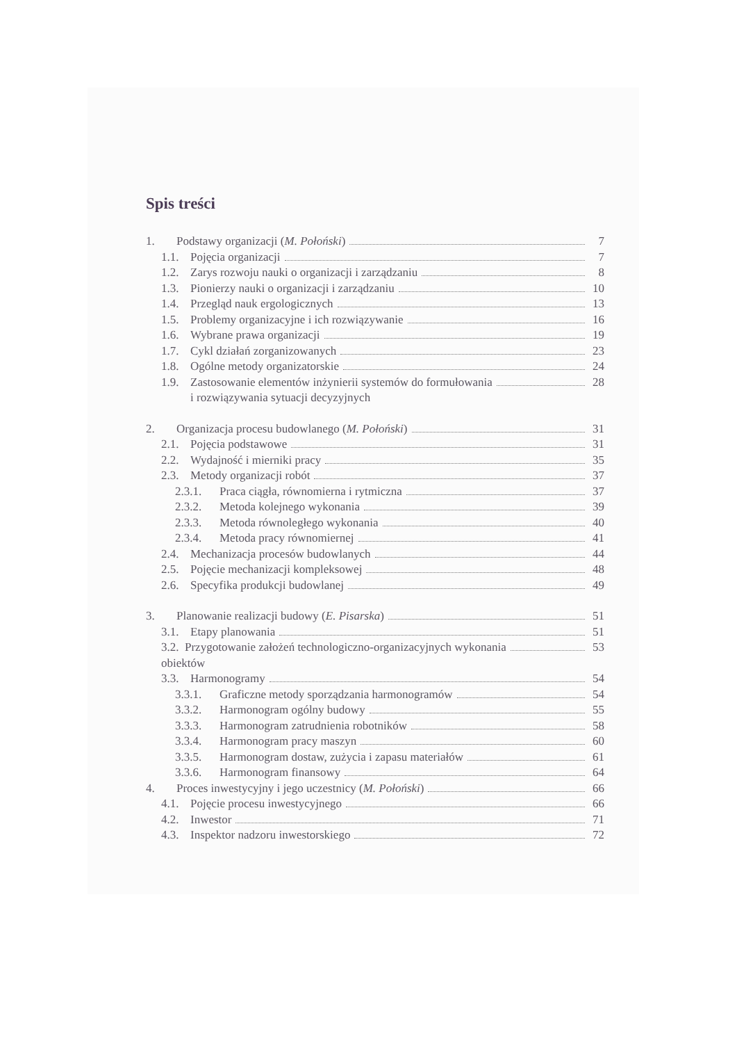Spis treści
1. Podstawy organizacji (M. Połoński) 7
1.1. Pojęcia organizacji 7
1.2. Zarys rozwoju nauki o organizacji i zarządzaniu 8
1.3. Pionierzy nauki o organizacji i zarządzaniu 10
1.4. Przegląd nauk ergologicznych 13
1.5. Problemy organizacyjne i ich rozwiązywanie 16
1.6. Wybrane prawa organizacji 19
1.7. Cykl działań zorganizowanych 23
1.8. Ogólne metody organizatorskie 24
1.9. Zastosowanie elementów inżynierii systemów do formułowania
i rozwiązywania sytuacji decyzyjnych 28
2. Organizacja procesu budowlanego (M. Połoński) 31
2.1. Pojęcia podstawowe 31
2.2. Wydajność i mierniki pracy 35
2.3. Metody organizacji robót 37
2.3.1. Praca ciągła, równomierna i rytmiczna 37
2.3.2. Metoda kolejnego wykonania 39
2.3.3. Metoda równoległego wykonania 40
2.3.4. Metoda pracy równomiernej 41
2.4. Mechanizacja procesów budowlanych 44
2.5. Pojęcie mechanizacji kompleksowej 48
2.6. Specyfika produkcji budowlanej 49
3. Planowanie realizacji budowy (E. Pisarska) 51
3.1. Etapy planowania 51
3.2. Przygotowanie założeń technologiczno-organizacyjnych wykonania
obiektów 53
3.3. Harmonogramy 54
3.3.1. Graficzne metody sporządzania harmonogramów 54
3.3.2. Harmonogram ogólny budowy 55
3.3.3. Harmonogram zatrudnienia robotników 58
3.3.4. Harmonogram pracy maszyn 60
3.3.5. Harmonogram dostaw, zużycia i zapasu materiałów 61
3.3.6. Harmonogram finansowy 64
4. Proces inwestycyjny i jego uczestnicy (M. Połoński) 66
4.1. Pojęcie procesu inwestycyjnego 66
4.2. Inwestor 71
4.3. Inspektor nadzoru inwestorskiego 72